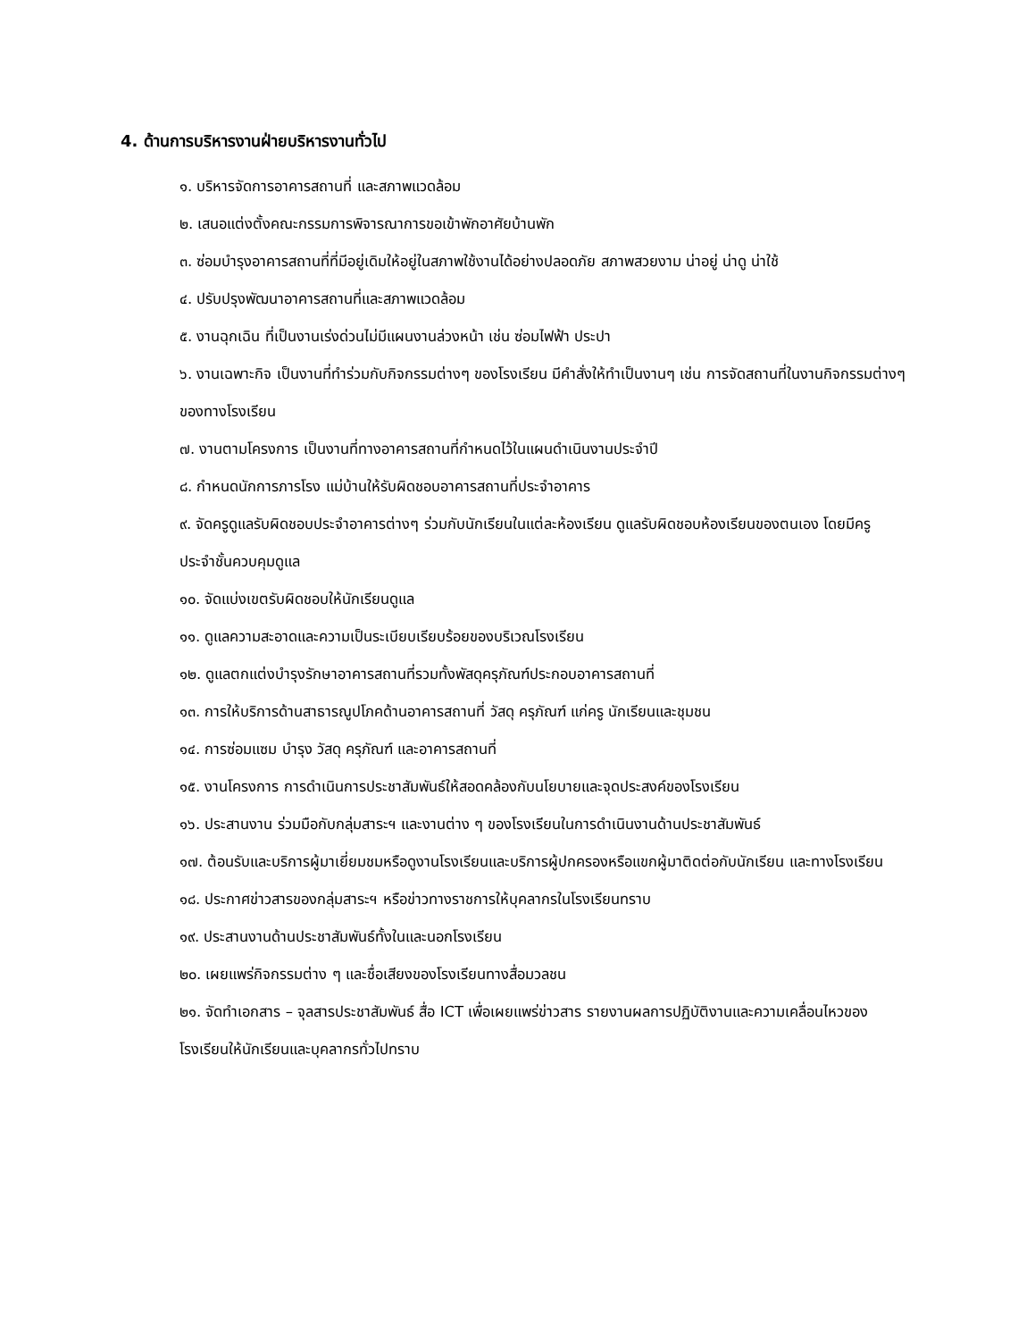4. ด้านการบริหารงานฝ่ายบริหารงานทั่วไป
๑. บริหารจัดการอาคารสถานที่ และสภาพแวดล้อม
๒. เสนอแต่งตั้งคณะกรรมการพิจารณาการขอเข้าพักอาศัยบ้านพัก
๓. ซ่อมบำรุงอาคารสถานที่ที่มีอยู่เดิมให้อยู่ในสภาพใช้งานได้อย่างปลอดภัย สภาพสวยงาม น่าอยู่ น่าดู น่าใช้
๔. ปรับปรุงพัฒนาอาคารสถานที่และสภาพแวดล้อม
๕. งานฉุกเฉิน ที่เป็นงานเร่งด่วนไม่มีแผนงานล่วงหน้า เช่น ซ่อมไฟฟ้า ประปา
๖. งานเฉพาะกิจ เป็นงานที่ทำร่วมกับกิจกรรมต่างๆ ของโรงเรียน มีคำสั่งให้ทำเป็นงานๆ เช่น การจัดสถานที่ในงานกิจกรรมต่างๆ ของทางโรงเรียน
๗. งานตามโครงการ เป็นงานที่ทางอาคารสถานที่กำหนดไว้ในแผนดำเนินงานประจำปี
๘. กำหนดนักการภารโรง แม่บ้านให้รับผิดชอบอาคารสถานที่ประจำอาคาร
๙. จัดครูดูแลรับผิดชอบประจำอาคารต่างๆ ร่วมกับนักเรียนในแต่ละห้องเรียน ดูแลรับผิดชอบห้องเรียนของตนเอง โดยมีครูประจำชั้นควบคุมดูแล
๑๐. จัดแบ่งเขตรับผิดชอบให้นักเรียนดูแล
๑๑. ดูแลความสะอาดและความเป็นระเบียบเรียบร้อยของบริเวณโรงเรียน
๑๒. ดูแลตกแต่งบำรุงรักษาอาคารสถานที่รวมทั้งพัสดุครุภัณฑ์ประกอบอาคารสถานที่
๑๓. การให้บริการด้านสาธารณูปโภคด้านอาคารสถานที่ วัสดุ ครุภัณฑ์ แก่ครู นักเรียนและชุมชน
๑๔. การซ่อมแซม บำรุง วัสดุ ครุภัณฑ์ และอาคารสถานที่
๑๕. งานโครงการ การดำเนินการประชาสัมพันธ์ให้สอดคล้องกับนโยบายและจุดประสงค์ของโรงเรียน
๑๖. ประสานงาน ร่วมมือกับกลุ่มสาระฯ และงานต่าง ๆ ของโรงเรียนในการดำเนินงานด้านประชาสัมพันธ์
๑๗. ต้อนรับและบริการผู้มาเยี่ยมชมหรือดูงานโรงเรียนและบริการผู้ปกครองหรือแขกผู้มาติดต่อกับนักเรียน และทางโรงเรียน
๑๘. ประกาศข่าวสารของกลุ่มสาระฯ หรือข่าวทางราชการให้บุคลากรในโรงเรียนทราบ
๑๙. ประสานงานด้านประชาสัมพันธ์ทั้งในและนอกโรงเรียน
๒๐. เผยแพร่กิจกรรมต่าง ๆ และชื่อเสียงของโรงเรียนทางสื่อมวลชน
๒๑. จัดทำเอกสาร – จุลสารประชาสัมพันธ์ สื่อ ICT เพื่อเผยแพร่ข่าวสาร รายงานผลการปฏิบัติงานและความเคลื่อนไหวของโรงเรียนให้นักเรียนและบุคลากรทั่วไปทราบ